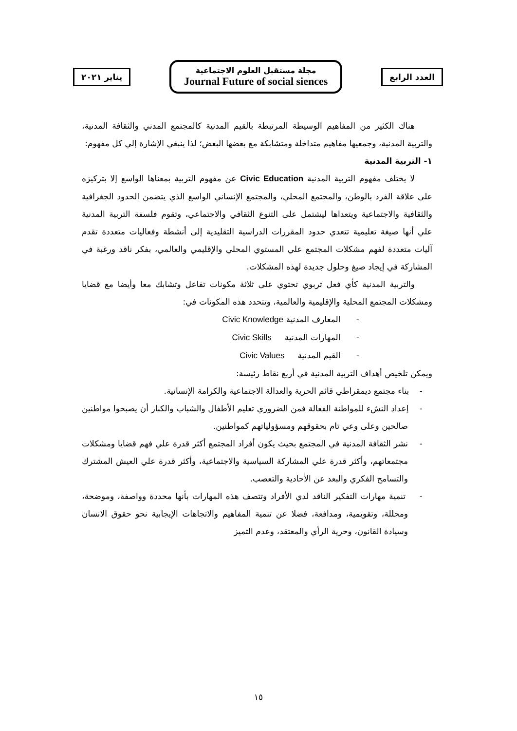العدد الرابع
مجلة مستقبل العلوم الاجتماعية
Journal Future of social siences
يناير ٢٠٢١
هناك الكثير من المفاهيم الوسيطة المرتبطة بالقيم المدنية كالمجتمع المدني والثقافة المدنية، والتربية المدنية، وجمعيها مفاهيم متداخلة ومتشابكة مع بعضها البعض؛ لذا ينبغي الإشارة إلي كل مفهوم:
١- التربية المدنية
لا يختلف مفهوم التربية المدنية Civic Education عن مفهوم التربية بمعناها الواسع إلا بتركيزه على علاقة الفرد بالوطن، والمجتمع المحلي، والمجتمع الإنساني الواسع الذي يتضمن الحدود الجغرافية والثقافية والاجتماعية ويتعداها ليشتمل على التنوع الثقافي والاجتماعي، وتقوم فلسفة التربية المدنية علي أنها صيغة تعليمية تتعدي حدود المقررات الدراسية التقليدية إلى أنشطة وفعاليات متعددة تقدم آليات متعددة لفهم مشكلات المجتمع علي المستوي المحلي والإقليمي والعالمي، بفكر ناقد ورغبة في المشاركة في إيجاد صيغ وحلول جديدة لهذه المشكلات.
والتربية المدنية كأي فعل تربوي تحتوي على ثلاثة مكونات تفاعل وتشابك معا وأيضا مع قضايا ومشكلات المجتمع المحلية والإقليمية والعالمية، وتتحدد هذه المكونات في:
- المعارف المدنية Civic Knowledge
- المهارات المدنية Civic Skills
- القيم المدنية Civic Values
ويمكن تلخيص أهداف التربية المدنية في أربع نقاط رئيسة:
- بناء مجتمع ديمقراطي قائم الحرية والعدالة الاجتماعية والكرامة الإنسانية.
- إعداد النشء للمواطنة الفعالة فمن الضروري تعليم الأطفال والشباب والكبار أن يصبحوا مواطنين صالحين وعلى وعي تام بحقوقهم ومسؤولياتهم كمواطنين.
- نشر الثقافة المدنية في المجتمع بحيث يكون أفراد المجتمع أكثر قدرة علي فهم قضايا ومشكلات مجتمعاتهم، وأكثر قدرة علي المشاركة السياسية والاجتماعية، وأكثر قدرة علي العيش المشترك والتسامح الفكري والبعد عن الأحادية والتعصب.
- تنمية مهارات التفكير الناقد لدي الأفراد وتتصف هذه المهارات بأنها محددة وواصفة، وموضحة، ومحللة، وتقويمية، ومدافعة، فضلا عن تنمية المفاهيم والاتجاهات الإيجابية نحو حقوق الانسان وسيادة القانون، وحرية الرأي والمعتقد، وعدم التميز
١٥